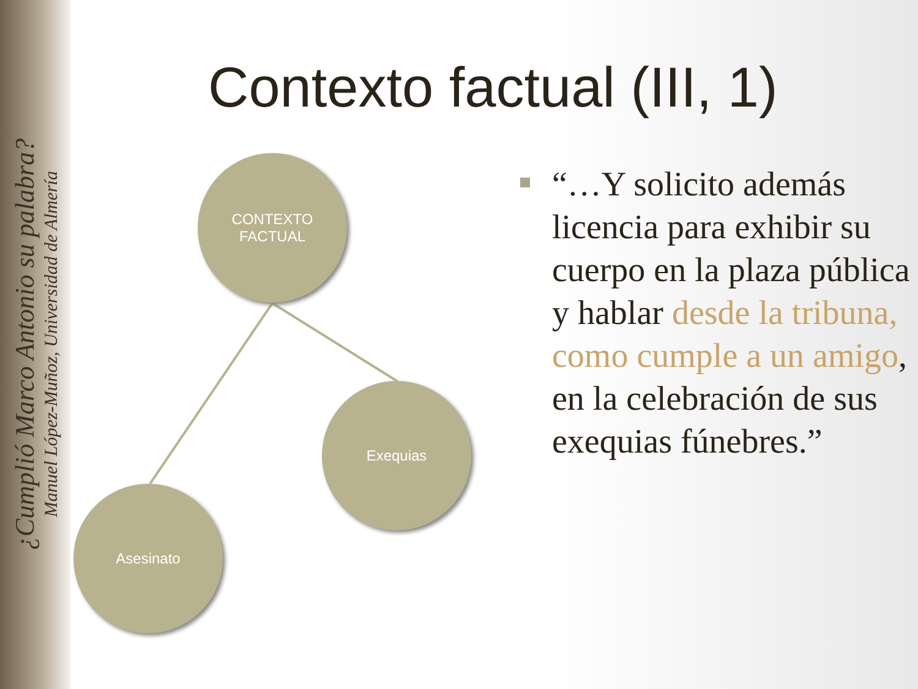¿Cumplió Marco Antonio su palabra?
Manuel López-Muñoz, Universidad de Almería
Contexto factual (III, 1)
CONTEXTO
FACTUAL
Exequias
Asesinato
“…Y solicito además licencia para exhibir su cuerpo en la plaza pública y hablar desde la tribuna, como cumple a un amigo, en la celebración de sus exequias fúnebres.”